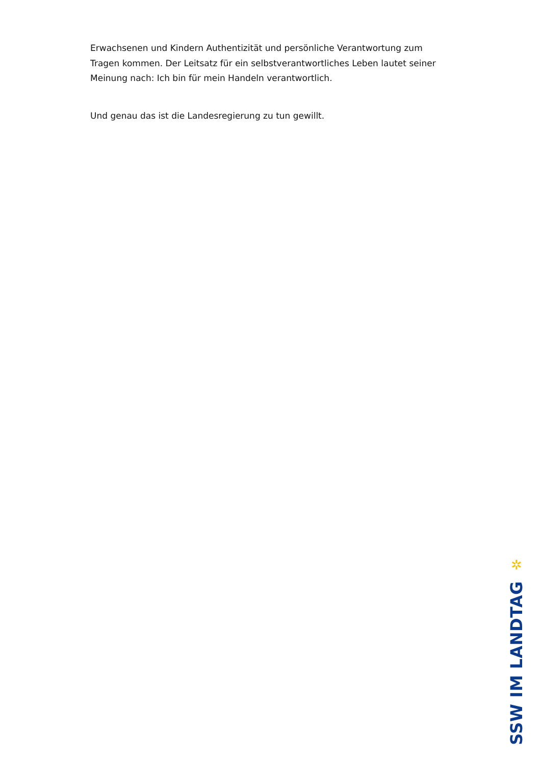Erwachsenen und Kindern Authentizität und persönliche Verantwortung zum Tragen kommen. Der Leitsatz für ein selbstverantwortliches Leben lautet seiner Meinung nach: Ich bin für mein Handeln verantwortlich.
Und genau das ist die Landesregierung zu tun gewillt.
✲
SSW IM LANDTAG